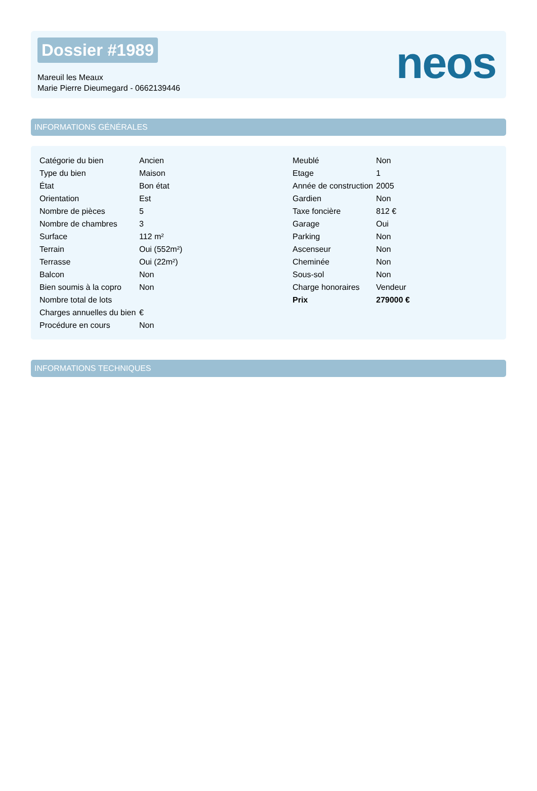Dossier #1989
Mareuil les Meaux
Marie Pierre Dieumegard - 0662139446
neos
INFORMATIONS GÉNÉRALES
| Catégorie du bien | Ancien |
| Type du bien | Maison |
| État | Bon état |
| Orientation | Est |
| Nombre de pièces | 5 |
| Nombre de chambres | 3 |
| Surface | 112 m² |
| Terrain | Oui (552m²) |
| Terrasse | Oui (22m²) |
| Balcon | Non |
| Bien soumis à la copro | Non |
| Nombre total de lots | |
| Charges annuelles du bien | € |
| Procédure en cours | Non |
| Meublé | Non |
| Etage | 1 |
| Année de construction | 2005 |
| Gardien | Non |
| Taxe foncière | 812 € |
| Garage | Oui |
| Parking | Non |
| Ascenseur | Non |
| Cheminée | Non |
| Sous-sol | Non |
| Charge honoraires | Vendeur |
| Prix | 279000 € |
INFORMATIONS TECHNIQUES